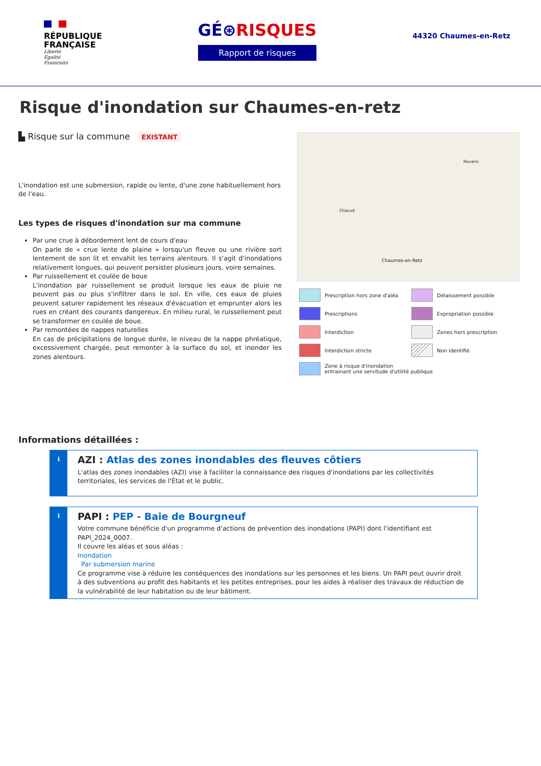RÉPUBLIQUE
FRANÇAISE
Liberté
Égalité
Fraternité
GÉ⊛RISQUES
Rapport de risques
44320 Chaumes-en-Retz
Risque d'inondation sur Chaumes-en-retz
▙ Risque sur la commune EXISTANT
L'inondation est une submersion, rapide ou lente, d'une zone habituellement hors de l'eau.
Les types de risques d'inondation sur ma commune
Par une crue à débordement lent de cours d'eau
On parle de « crue lente de plaine » lorsqu'un fleuve ou une rivière sort lentement de son lit et envahit les terrains alentours. Il s'agit d'inondations relativement longues, qui peuvent persister plusieurs jours, voire semaines.
Par ruissellement et coulée de boue
L'inondation par ruissellement se produit lorsque les eaux de pluie ne peuvent pas ou plus s'infiltrer dans le sol. En ville, ces eaux de pluies peuvent saturer rapidement les réseaux d'évacuation et emprunter alors les rues en créant des courants dangereux. En milieu rural, le ruissellement peut se transformer en coulée de boue.
Par remontées de nappes naturelles
En cas de précipitations de longue durée, le niveau de la nappe phréatique, excessivement chargée, peut remonter à la surface du sol, et inonder les zones alentours.
Chaumes-en-Retz
Chauvé
Rouans
Prescription hors zone d'aléa
Délaissement possible
Prescriptions
Expropriation possible
Interdiction
Zones hors prescription
Interdiction stricte
Non identifié
Zone à risque d'inondation
entrainant une servitude d'utilité publique
Informations détaillées :
ℹ
AZI : Atlas des zones inondables des fleuves côtiers
L'atlas des zones inondables (AZI) vise à faciliter la connaissance des risques d'inondations par les collectivités territoriales, les services de l'État et le public.
ℹ
PAPI : PEP - Baie de Bourgneuf
Votre commune bénéficie d'un programme d'actions de prévention des inondations (PAPI) dont l'identifiant est PAPI_2024_0007.
Il couvre les aléas et sous aléas :
Inondation
Par submersion marine
Ce programme vise à réduire les conséquences des inondations sur les personnes et les biens. Un PAPI peut ouvrir droit à des subventions au profit des habitants et les petites entreprises, pour les aides à réaliser des travaux de réduction de la vulnérabilité de leur habitation ou de leur bâtiment.